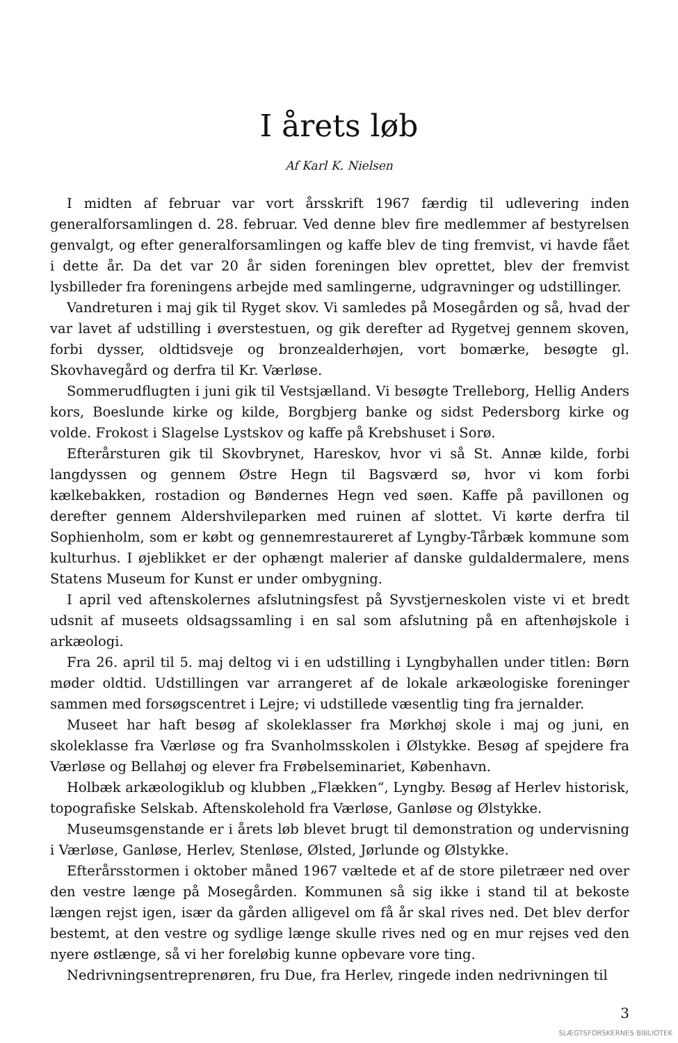I årets løb
Af Karl K. Nielsen
I midten af februar var vort årsskrift 1967 færdig til udlevering inden generalforsamlingen d. 28. februar. Ved denne blev fire medlemmer af bestyrelsen genvalgt, og efter generalforsamlingen og kaffe blev de ting fremvist, vi havde fået i dette år. Da det var 20 år siden foreningen blev oprettet, blev der fremvist lysbilleder fra foreningens arbejde med samlingerne, udgravninger og udstillinger.
Vandreturen i maj gik til Ryget skov. Vi samledes på Mosegården og så, hvad der var lavet af udstilling i øverstestuen, og gik derefter ad Rygetvej gennem skoven, forbi dysser, oldtidsveje og bronzealderhøjen, vort bomærke, besøgte gl. Skovhavegård og derfra til Kr. Værløse.
Sommerudflugten i juni gik til Vestsjælland. Vi besøgte Trelleborg, Hellig Anders kors, Boeslunde kirke og kilde, Borgbjerg banke og sidst Pedersborg kirke og volde. Frokost i Slagelse Lystskov og kaffe på Krebshuset i Sorø.
Efterårsturen gik til Skovbrynet, Hareskov, hvor vi så St. Annæ kilde, forbi langdyssen og gennem Østre Hegn til Bagsværd sø, hvor vi kom forbi kælkebakken, rostadion og Bøndernes Hegn ved søen. Kaffe på pavillonen og derefter gennem Aldershvileparken med ruinen af slottet. Vi kørte derfra til Sophienholm, som er købt og gennemrestaureret af Lyngby-Tårbæk kommune som kulturhus. I øjeblikket er der ophængt malerier af danske guldaldermalere, mens Statens Museum for Kunst er under ombygning.
I april ved aftenskolernes afslutningsfest på Syvstjerneskolen viste vi et bredt udsnit af museets oldsagssamling i en sal som afslutning på en aftenhøjskole i arkæologi.
Fra 26. april til 5. maj deltog vi i en udstilling i Lyngbyhallen under titlen: Børn møder oldtid. Udstillingen var arrangeret af de lokale arkæologiske foreninger sammen med forsøgscentret i Lejre; vi udstillede væsentlig ting fra jernalder.
Museet har haft besøg af skoleklasser fra Mørkhøj skole i maj og juni, en skoleklasse fra Værløse og fra Svanholmsskolen i Ølstykke. Besøg af spejdere fra Værløse og Bellahøj og elever fra Frøbelseminariet, København.
Holbæk arkæologiklub og klubben „Flækken“, Lyngby. Besøg af Herlev historisk, topografiske Selskab. Aftenskolehold fra Værløse, Ganløse og Ølstykke.
Museumsgenstande er i årets løb blevet brugt til demonstration og undervisning i Værløse, Ganløse, Herlev, Stenløse, Ølsted, Jørlunde og Ølstykke.
Efterårsstormen i oktober måned 1967 væltede et af de store piletræer ned over den vestre længe på Mosegården. Kommunen så sig ikke i stand til at bekoste længen rejst igen, især da gården alligevel om få år skal rives ned. Det blev derfor bestemt, at den vestre og sydlige længe skulle rives ned og en mur rejses ved den nyere østlænge, så vi her foreløbig kunne opbevare vore ting.
Nedrivningsentreprenøren, fru Due, fra Herlev, ringede inden nedrivningen til
3
SLÆGTSFORSKERNES BIBLIOTEK